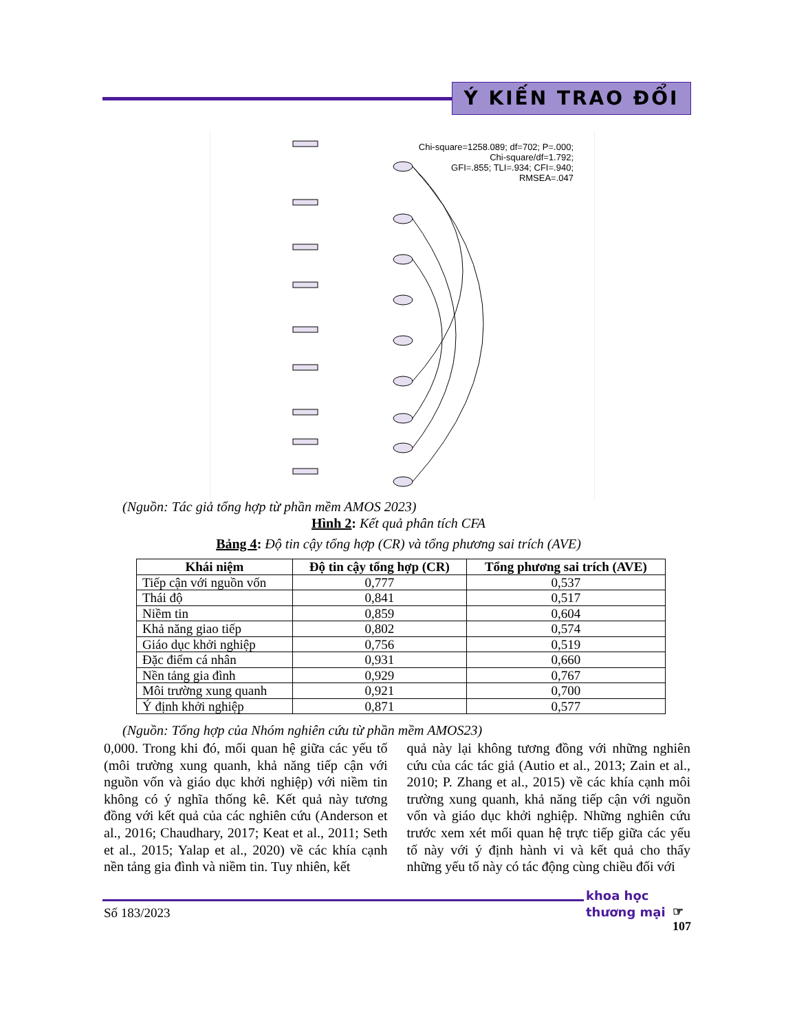Ý KIẾN TRAO ĐỔI
Chi-square=1258.089; df=702; P=.000;
Chi-square/df=1.792;
GFI=.855; TLI=.934; CFI=.940;
RMSEA=.047
(Nguồn: Tác giả tổng hợp từ phần mềm AMOS 2023)
Hình 2: Kết quả phân tích CFA
Bảng 4: Độ tin cậy tổng hợp (CR) và tổng phương sai trích (AVE)
| Khái niệm | Độ tin cậy tổng hợp (CR) | Tổng phương sai trích (AVE) |
| --- | --- | --- |
| Tiếp cận với nguồn vốn | 0,777 | 0,537 |
| Thái độ | 0,841 | 0,517 |
| Niềm tin | 0,859 | 0,604 |
| Khả năng giao tiếp | 0,802 | 0,574 |
| Giáo dục khởi nghiệp | 0,756 | 0,519 |
| Đặc điểm cá nhân | 0,931 | 0,660 |
| Nền tảng gia đình | 0,929 | 0,767 |
| Môi trường xung quanh | 0,921 | 0,700 |
| Ý định khởi nghiệp | 0,871 | 0,577 |
(Nguồn: Tổng hợp của Nhóm nghiên cứu từ phần mềm AMOS23)
0,000. Trong khi đó, mối quan hệ giữa các yếu tố (môi trường xung quanh, khả năng tiếp cận với nguồn vốn và giáo dục khởi nghiệp) với niềm tin không có ý nghĩa thống kê. Kết quả này tương đồng với kết quả của các nghiên cứu (Anderson et al., 2016; Chaudhary, 2017; Keat et al., 2011; Seth et al., 2015; Yalap et al., 2020) về các khía cạnh nền tảng gia đình và niềm tin. Tuy nhiên, kết
quả này lại không tương đồng với những nghiên cứu của các tác giả (Autio et al., 2013; Zain et al., 2010; P. Zhang et al., 2015) về các khía cạnh môi trường xung quanh, khả năng tiếp cận với nguồn vốn và giáo dục khởi nghiệp. Những nghiên cứu trước xem xét mối quan hệ trực tiếp giữa các yếu tố này với ý định hành vi và kết quả cho thấy những yếu tố này có tác động cùng chiều đối với
Số 183/2023
khoa học
thương mại
☞
107